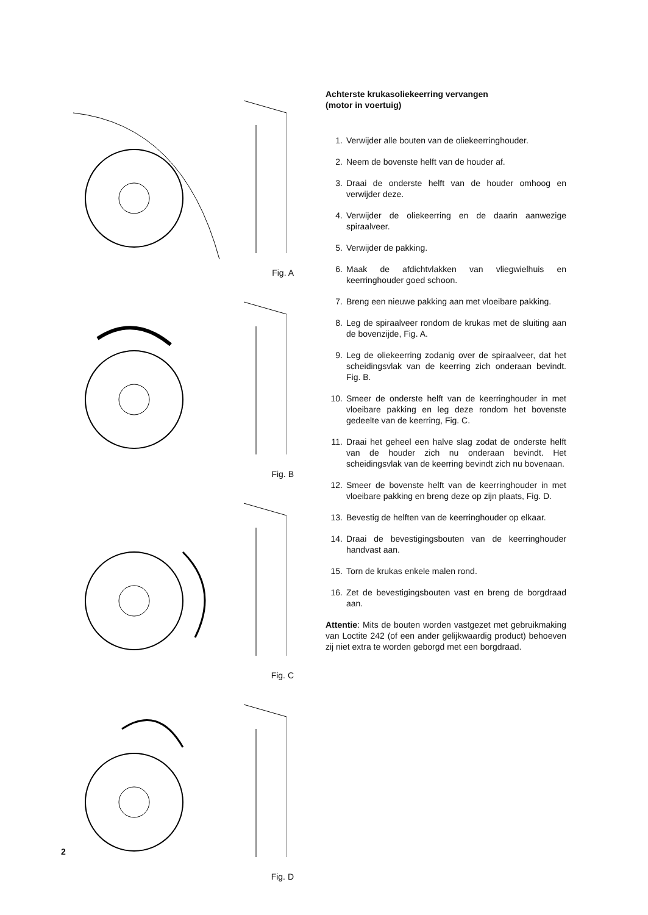Fig. A
Fig. B
Fig. C
Fig. D
Achterste krukasoliekeerring vervangen
(motor in voertuig)
1. Verwijder alle bouten van de oliekeerringhouder.
2. Neem de bovenste helft van de houder af.
3. Draai de onderste helft van de houder omhoog en verwijder deze.
4. Verwijder de oliekeerring en de daarin aanwezige spiraalveer.
5. Verwijder de pakking.
6. Maak de afdichtvlakken van vliegwielhuis en keerringhouder goed schoon.
7. Breng een nieuwe pakking aan met vloeibare pakking.
8. Leg de spiraalveer rondom de krukas met de sluiting aan de bovenzijde, Fig. A.
9. Leg de oliekeerring zodanig over de spiraalveer, dat het scheidingsvlak van de keerring zich onderaan bevindt. Fig. B.
10. Smeer de onderste helft van de keerringhouder in met vloeibare pakking en leg deze rondom het bovenste gedeelte van de keerring, Fig. C.
11. Draai het geheel een halve slag zodat de onderste helft van de houder zich nu onderaan bevindt. Het scheidingsvlak van de keerring bevindt zich nu bovenaan.
12. Smeer de bovenste helft van de keerringhouder in met vloeibare pakking en breng deze op zijn plaats, Fig. D.
13. Bevestig de helften van de keerringhouder op elkaar.
14. Draai de bevestigingsbouten van de keerringhouder handvast aan.
15. Torn de krukas enkele malen rond.
16. Zet de bevestigingsbouten vast en breng de borgdraad aan.
Attentie: Mits de bouten worden vastgezet met gebruikmaking van Loctite 242 (of een ander gelijkwaardig product) behoeven zij niet extra te worden geborgd met een borgdraad.
2